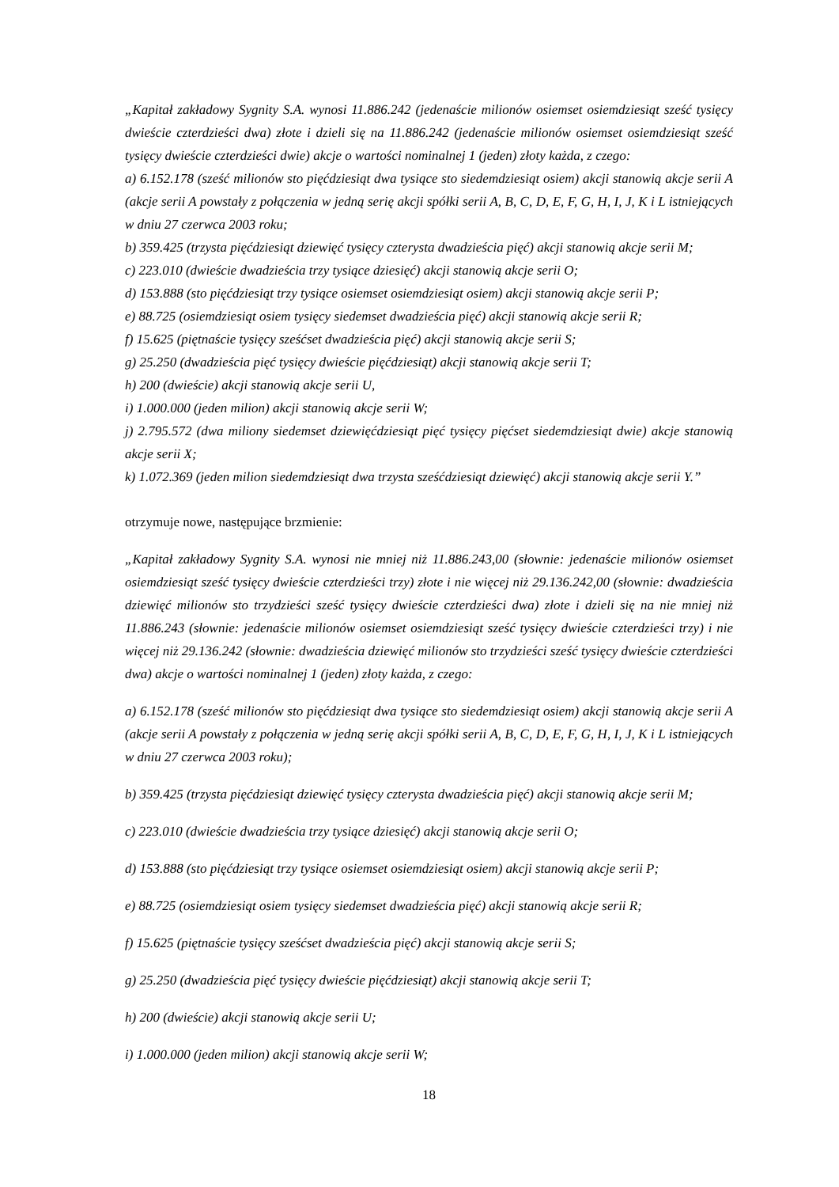„Kapitał zakładowy Sygnity S.A. wynosi 11.886.242 (jedenaście milionów osiemset osiemdziesiąt sześć tysięcy dwieście czterdzieści dwa) złote i dzieli się na 11.886.242 (jedenaście milionów osiemset osiemdziesiąt sześć tysięcy dwieście czterdzieści dwie) akcje o wartości nominalnej 1 (jeden) złoty każda, z czego:
a) 6.152.178 (sześć milionów sto pięćdziesiąt dwa tysiące sto siedemdziesiąt osiem) akcji stanowią akcje serii A (akcje serii A powstały z połączenia w jedną serię akcji spółki serii A, B, C, D, E, F, G, H, I, J, K i L istniejących w dniu 27 czerwca 2003 roku;
b) 359.425 (trzysta pięćdziesiąt dziewięć tysięcy czterysta dwadzieścia pięć) akcji stanowią akcje serii M;
c) 223.010 (dwieście dwadzieścia trzy tysiące dziesięć) akcji stanowią akcje serii O;
d) 153.888 (sto pięćdziesiąt trzy tysiące osiemset osiemdziesiąt osiem) akcji stanowią akcje serii P;
e) 88.725 (osiemdziesiąt osiem tysięcy siedemset dwadzieścia pięć) akcji stanowią akcje serii R;
f) 15.625 (piętnaście tysięcy sześćset dwadzieścia pięć) akcji stanowią akcje serii S;
g) 25.250 (dwadzieścia pięć tysięcy dwieście pięćdziesiąt) akcji stanowią akcje serii T;
h) 200 (dwieście) akcji stanowią akcje serii U,
i) 1.000.000 (jeden milion) akcji stanowią akcje serii W;
j) 2.795.572 (dwa miliony siedemset dziewięćdziesiąt pięć tysięcy pięćset siedemdziesiąt dwie) akcje stanowią akcje serii X;
k) 1.072.369 (jeden milion siedemdziesiąt dwa trzysta sześćdziesiąt dziewięć) akcji stanowią akcje serii Y.”
otrzymuje nowe, następujące brzmienie:
„Kapitał zakładowy Sygnity S.A. wynosi nie mniej niż 11.886.243,00 (słownie: jedenaście milionów osiemset osiemdziesiąt sześć tysięcy dwieście czterdzieści trzy) złote i nie więcej niż 29.136.242,00 (słownie: dwadzieścia dziewięć milionów sto trzydzieści sześć tysięcy dwieście czterdzieści dwa) złote i dzieli się na nie mniej niż 11.886.243 (słownie: jedenaście milionów osiemset osiemdziesiąt sześć tysięcy dwieście czterdzieści trzy) i nie więcej niż 29.136.242 (słownie: dwadzieścia dziewięć milionów sto trzydzieści sześć tysięcy dwieście czterdzieści dwa) akcje o wartości nominalnej 1 (jeden) złoty każda, z czego:
a) 6.152.178 (sześć milionów sto pięćdziesiąt dwa tysiące sto siedemdziesiąt osiem) akcji stanowią akcje serii A (akcje serii A powstały z połączenia w jedną serię akcji spółki serii A, B, C, D, E, F, G, H, I, J, K i L istniejących w dniu 27 czerwca 2003 roku);
b) 359.425 (trzysta pięćdziesiąt dziewięć tysięcy czterysta dwadzieścia pięć) akcji stanowią akcje serii M;
c) 223.010 (dwieście dwadzieścia trzy tysiące dziesięć) akcji stanowią akcje serii O;
d) 153.888 (sto pięćdziesiąt trzy tysiące osiemset osiemdziesiąt osiem) akcji stanowią akcje serii P;
e) 88.725 (osiemdziesiąt osiem tysięcy siedemset dwadzieścia pięć) akcji stanowią akcje serii R;
f) 15.625 (piętnaście tysięcy sześćset dwadzieścia pięć) akcji stanowią akcje serii S;
g) 25.250 (dwadzieścia pięć tysięcy dwieście pięćdziesiąt) akcji stanowią akcje serii T;
h) 200 (dwieście) akcji stanowią akcje serii U;
i) 1.000.000 (jeden milion) akcji stanowią akcje serii W;
18